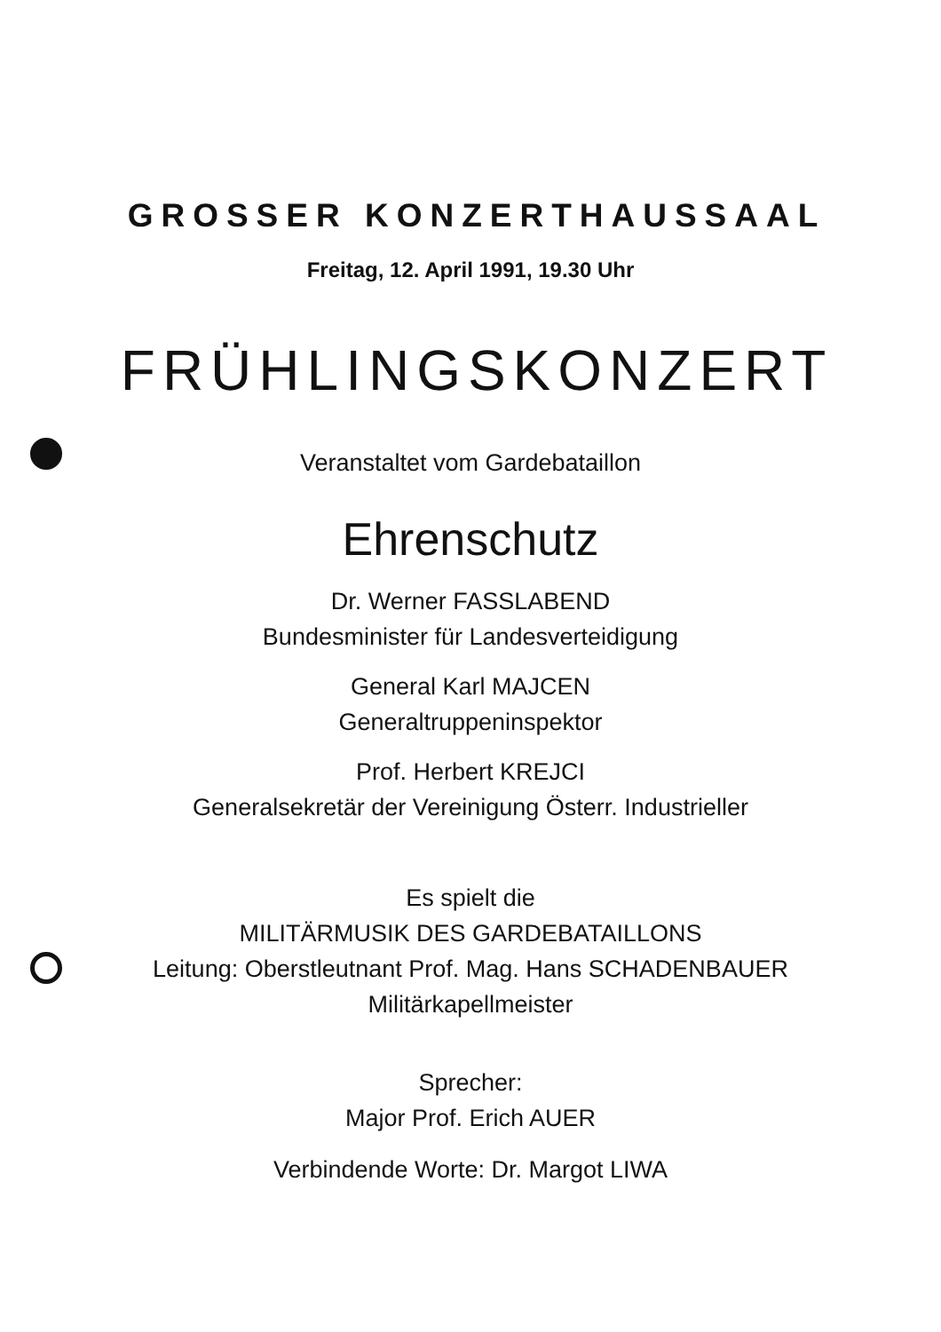GROSSER KONZERTHAUSSAAL
Freitag, 12. April 1991, 19.30 Uhr
FRÜHLINGSKONZERT
Veranstaltet vom Gardebataillon
Ehrenschutz
Dr. Werner FASSLABEND
Bundesminister für Landesverteidigung
General Karl MAJCEN
Generaltruppeninspektor
Prof. Herbert KREJCI
Generalsekretär der Vereinigung Österr. Industrieller
Es spielt die
MILITÄRMUSIK DES GARDEBATAILLONS
Leitung: Oberstleutnant Prof. Mag. Hans SCHADENBAUER
Militärkapellmeister
Sprecher:
Major Prof. Erich AUER
Verbindende Worte: Dr. Margot LIWA